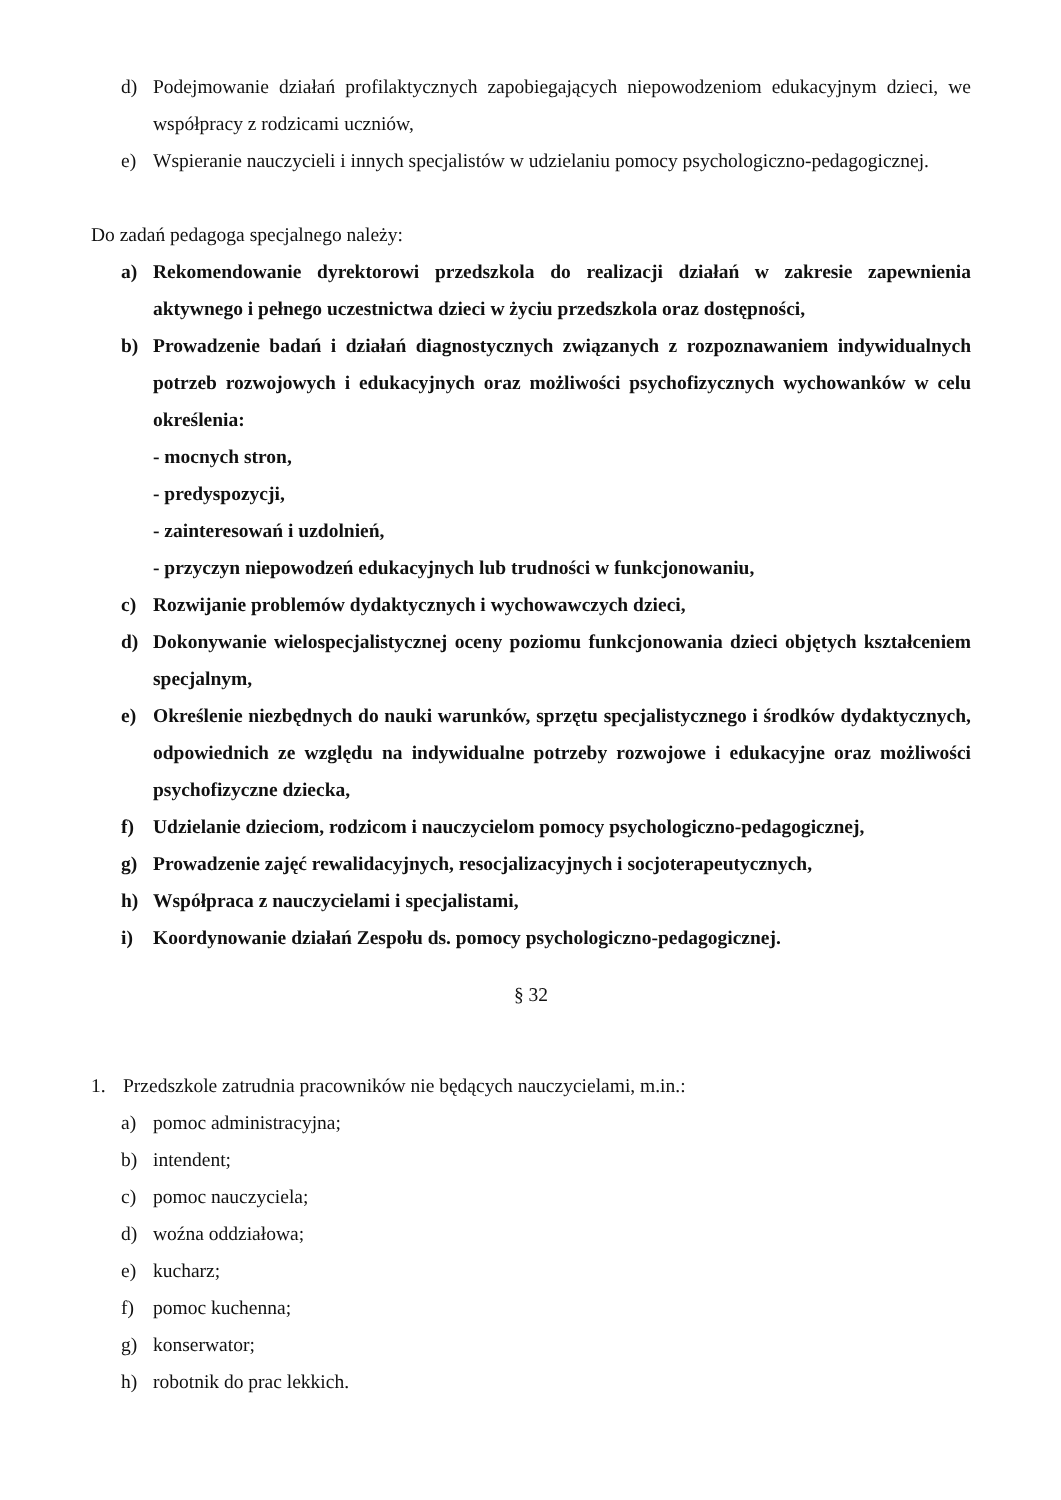d) Podejmowanie działań profilaktycznych zapobiegających niepowodzeniom edukacyjnym dzieci, we współpracy z rodzicami uczniów,
e) Wspieranie nauczycieli i innych specjalistów w udzielaniu pomocy psychologiczno-pedagogicznej.
Do zadań pedagoga specjalnego należy:
a) Rekomendowanie dyrektorowi przedszkola do realizacji działań w zakresie zapewnienia aktywnego i pełnego uczestnictwa dzieci w życiu przedszkola oraz dostępności,
b) Prowadzenie badań i działań diagnostycznych związanych z rozpoznawaniem indywidualnych potrzeb rozwojowych i edukacyjnych oraz możliwości psychofizycznych wychowanków w celu określenia:
- mocnych stron,
- predyspozycji,
- zainteresowań i uzdolnień,
- przyczyn niepowodzeń edukacyjnych lub trudności w funkcjonowaniu,
c) Rozwijanie problemów dydaktycznych i wychowawczych dzieci,
d) Dokonywanie wielospecjalistycznej oceny poziomu funkcjonowania dzieci objętych kształceniem specjalnym,
e) Określenie niezbędnych do nauki warunków, sprzętu specjalistycznego i środków dydaktycznych, odpowiednich ze względu na indywidualne potrzeby rozwojowe i edukacyjne oraz możliwości psychofizyczne dziecka,
f) Udzielanie dzieciom, rodzicom i nauczycielom pomocy psychologiczno-pedagogicznej,
g) Prowadzenie zajęć rewalidacyjnych, resocjalizacyjnych i socjoterapeutycznych,
h) Współpraca z nauczycielami i specjalistami,
i) Koordynowanie działań Zespołu ds. pomocy psychologiczno-pedagogicznej.
§ 32
1. Przedszkole zatrudnia pracowników nie będących nauczycielami, m.in.:
a) pomoc administracyjna;
b) intendent;
c) pomoc nauczyciela;
d) woźna oddziałowa;
e) kucharz;
f) pomoc kuchenna;
g) konserwator;
h) robotnik do prac lekkich.